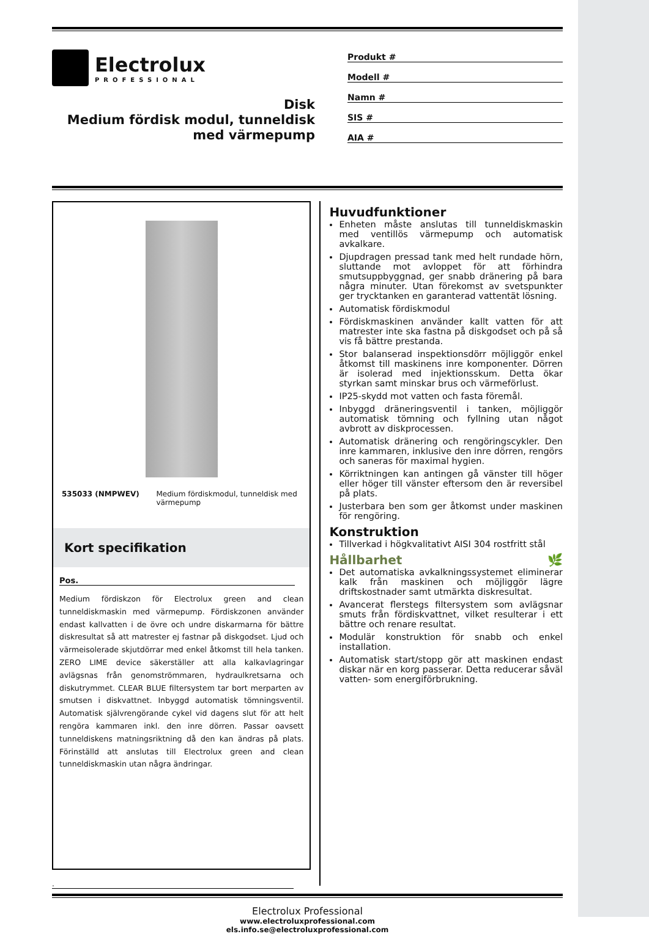Electrolux
PROFESSIONAL
Disk
Medium fördisk modul, tunneldisk med värmepump
Produkt #
Modell #
Namn #
SIS #
AIA #
535033 (NMPWEV) Medium fördiskmodul, tunneldisk med värmepump
Kort specifikation
Pos.
Medium fördiskzon för Electrolux green and clean tunneldiskmaskin med värmepump. Fördiskzonen använder endast kallvatten i de övre och undre diskarmarna för bättre diskresultat så att matrester ej fastnar på diskgodset. Ljud och värmeisolerade skjutdörrar med enkel åtkomst till hela tanken. ZERO LIME device säkerställer att alla kalkavlagringar avlägsnas från genomströmmaren, hydraulkretsarna och diskutrymmet. CLEAR BLUE filtersystem tar bort merparten av smutsen i diskvattnet. Inbyggd automatisk tömningsventil. Automatisk självrengörande cykel vid dagens slut för att helt rengöra kammaren inkl. den inre dörren. Passar oavsett tunneldiskens matningsriktning då den kan ändras på plats. Förinställd att anslutas till Electrolux green and clean tunneldiskmaskin utan några ändringar.
Huvudfunktioner
Enheten måste anslutas till tunneldiskmaskin med ventillös värmepump och automatisk avkalkare.
Djupdragen pressad tank med helt rundade hörn, sluttande mot avloppet för att förhindra smutsuppbyggnad, ger snabb dränering på bara några minuter. Utan förekomst av svetspunkter ger trycktanken en garanterad vattentät lösning.
Automatisk fördiskmodul
Fördiskmaskinen använder kallt vatten för att matrester inte ska fastna på diskgodset och på så vis få bättre prestanda.
Stor balanserad inspektionsdörr möjliggör enkel åtkomst till maskinens inre komponenter. Dörren är isolerad med injektionsskum. Detta ökar styrkan samt minskar brus och värmeförlust.
IP25-skydd mot vatten och fasta föremål.
Inbyggd dräneringsventil i tanken, möjliggör automatisk tömning och fyllning utan något avbrott av diskprocessen.
Automatisk dränering och rengöringscykler. Den inre kammaren, inklusive den inre dörren, rengörs och saneras för maximal hygien.
Körriktningen kan antingen gå vänster till höger eller höger till vänster eftersom den är reversibel på plats.
Justerbara ben som ger åtkomst under maskinen för rengöring.
Konstruktion
Tillverkad i högkvalitativt AISI 304 rostfritt stål
Hållbarhet 🌿
Det automatiska avkalkningssystemet eliminerar kalk från maskinen och möjliggör lägre driftskostnader samt utmärkta diskresultat.
Avancerat flerstegs filtersystem som avlägsnar smuts från fördiskvattnet, vilket resulterar i ett bättre och renare resultat.
Modulär konstruktion för snabb och enkel installation.
Automatisk start/stopp gör att maskinen endast diskar när en korg passerar. Detta reducerar såväl vatten- som energiförbrukning.
.
Electrolux Professional
www.electroluxprofessional.com
els.info.se@electroluxprofessional.com